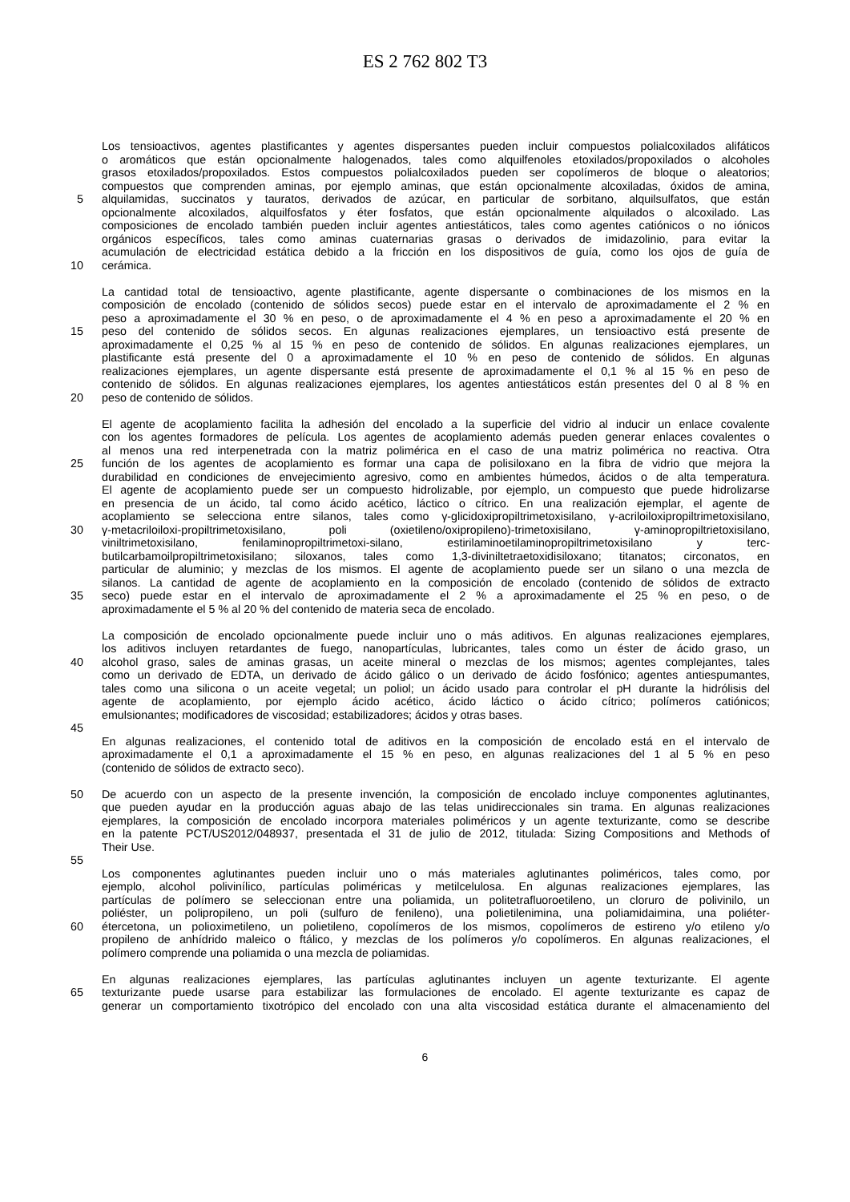ES 2 762 802 T3
Los tensioactivos, agentes plastificantes y agentes dispersantes pueden incluir compuestos polialcoxilados alifáticos
o aromáticos que están opcionalmente halogenados, tales como alquilfenoles etoxilados/propoxilados o alcoholes
grasos etoxilados/propoxilados. Estos compuestos polialcoxilados pueden ser copolímeros de bloque o aleatorios;
compuestos que comprenden aminas, por ejemplo aminas, que están opcionalmente alcoxiladas, óxidos de amina,
5 alquilamidas, succinatos y tauratos, derivados de azúcar, en particular de sorbitano, alquilsulfatos, que están
opcionalmente alcoxilados, alquilfosfatos y éter fosfatos, que están opcionalmente alquilados o alcoxilado. Las
composiciones de encolado también pueden incluir agentes antiestáticos, tales como agentes catiónicos o no iónicos
orgánicos específicos, tales como aminas cuaternarias grasas o derivados de imidazolinio, para evitar la
acumulación de electricidad estática debido a la fricción en los dispositivos de guía, como los ojos de guía de
10 cerámica.
La cantidad total de tensioactivo, agente plastificante, agente dispersante o combinaciones de los mismos en la
composición de encolado (contenido de sólidos secos) puede estar en el intervalo de aproximadamente el 2 % en
peso a aproximadamente el 30 % en peso, o de aproximadamente el 4 % en peso a aproximadamente el 20 % en
15 peso del contenido de sólidos secos. En algunas realizaciones ejemplares, un tensioactivo está presente de
aproximadamente el 0,25 % al 15 % en peso de contenido de sólidos. En algunas realizaciones ejemplares, un
plastificante está presente del 0 a aproximadamente el 10 % en peso de contenido de sólidos. En algunas
realizaciones ejemplares, un agente dispersante está presente de aproximadamente el 0,1 % al 15 % en peso de
contenido de sólidos. En algunas realizaciones ejemplares, los agentes antiestáticos están presentes del 0 al 8 % en
20 peso de contenido de sólidos.
El agente de acoplamiento facilita la adhesión del encolado a la superficie del vidrio al inducir un enlace covalente
con los agentes formadores de película. Los agentes de acoplamiento además pueden generar enlaces covalentes o
al menos una red interpenetrada con la matriz polimérica en el caso de una matriz polimérica no reactiva. Otra
25 función de los agentes de acoplamiento es formar una capa de polisiloxano en la fibra de vidrio que mejora la
durabilidad en condiciones de envejecimiento agresivo, como en ambientes húmedos, ácidos o de alta temperatura.
El agente de acoplamiento puede ser un compuesto hidrolizable, por ejemplo, un compuesto que puede hidrolizarse
en presencia de un ácido, tal como ácido acético, láctico o cítrico. En una realización ejemplar, el agente de
acoplamiento se selecciona entre silanos, tales como γ-glicidoxipropiltrimetoxisilano, γ-acriloiloxipropiltrimetoxisilano,
30 γ-metacriloiloxi-propiltrimetoxisilano, poli (oxietileno/oxipropileno)-trimetoxisilano, γ-aminopropiltrietoxisilano,
viniltrimetoxisilano, fenilaminopropiltrimetoxi-silano, estirilaminoetilaminopropiltrimetoxisilano y terc-
butilcarbamoilpropiltrimetoxisilano; siloxanos, tales como 1,3-diviniltetraetoxidisiloxano; titanatos; circonatos, en
particular de aluminio; y mezclas de los mismos. El agente de acoplamiento puede ser un silano o una mezcla de
silanos. La cantidad de agente de acoplamiento en la composición de encolado (contenido de sólidos de extracto
35 seco) puede estar en el intervalo de aproximadamente el 2 % a aproximadamente el 25 % en peso, o de
aproximadamente el 5 % al 20 % del contenido de materia seca de encolado.
La composición de encolado opcionalmente puede incluir uno o más aditivos. En algunas realizaciones ejemplares,
los aditivos incluyen retardantes de fuego, nanopartículas, lubricantes, tales como un éster de ácido graso, un
40 alcohol graso, sales de aminas grasas, un aceite mineral o mezclas de los mismos; agentes complejantes, tales
como un derivado de EDTA, un derivado de ácido gálico o un derivado de ácido fosfónico; agentes antiespumantes,
tales como una silicona o un aceite vegetal; un poliol; un ácido usado para controlar el pH durante la hidrólisis del
agente de acoplamiento, por ejemplo ácido acético, ácido láctico o ácido cítrico; polímeros catiónicos;
emulsionantes; modificadores de viscosidad; estabilizadores; ácidos y otras bases.
45
En algunas realizaciones, el contenido total de aditivos en la composición de encolado está en el intervalo de
aproximadamente el 0,1 a aproximadamente el 15 % en peso, en algunas realizaciones del 1 al 5 % en peso
(contenido de sólidos de extracto seco).
50 De acuerdo con un aspecto de la presente invención, la composición de encolado incluye componentes aglutinantes,
que pueden ayudar en la producción aguas abajo de las telas unidireccionales sin trama. En algunas realizaciones
ejemplares, la composición de encolado incorpora materiales poliméricos y un agente texturizante, como se describe
en la patente PCT/US2012/048937, presentada el 31 de julio de 2012, titulada: Sizing Compositions and Methods of
Their Use.
55
Los componentes aglutinantes pueden incluir uno o más materiales aglutinantes poliméricos, tales como, por
ejemplo, alcohol polivinílico, partículas poliméricas y metilcelulosa. En algunas realizaciones ejemplares, las
partículas de polímero se seleccionan entre una poliamida, un politetrafluoroetileno, un cloruro de polivinilo, un
poliéster, un polipropileno, un poli (sulfuro de fenileno), una polietilenimina, una poliamidaimina, una poliéter-
60 étercetona, un polioximetileno, un polietileno, copolímeros de los mismos, copolímeros de estireno y/o etileno y/o
propileno de anhídrido maleico o ftálico, y mezclas de los polímeros y/o copolímeros. En algunas realizaciones, el
polímero comprende una poliamida o una mezcla de poliamidas.
En algunas realizaciones ejemplares, las partículas aglutinantes incluyen un agente texturizante. El agente
65 texturizante puede usarse para estabilizar las formulaciones de encolado. El agente texturizante es capaz de
generar un comportamiento tixotrópico del encolado con una alta viscosidad estática durante el almacenamiento del
6